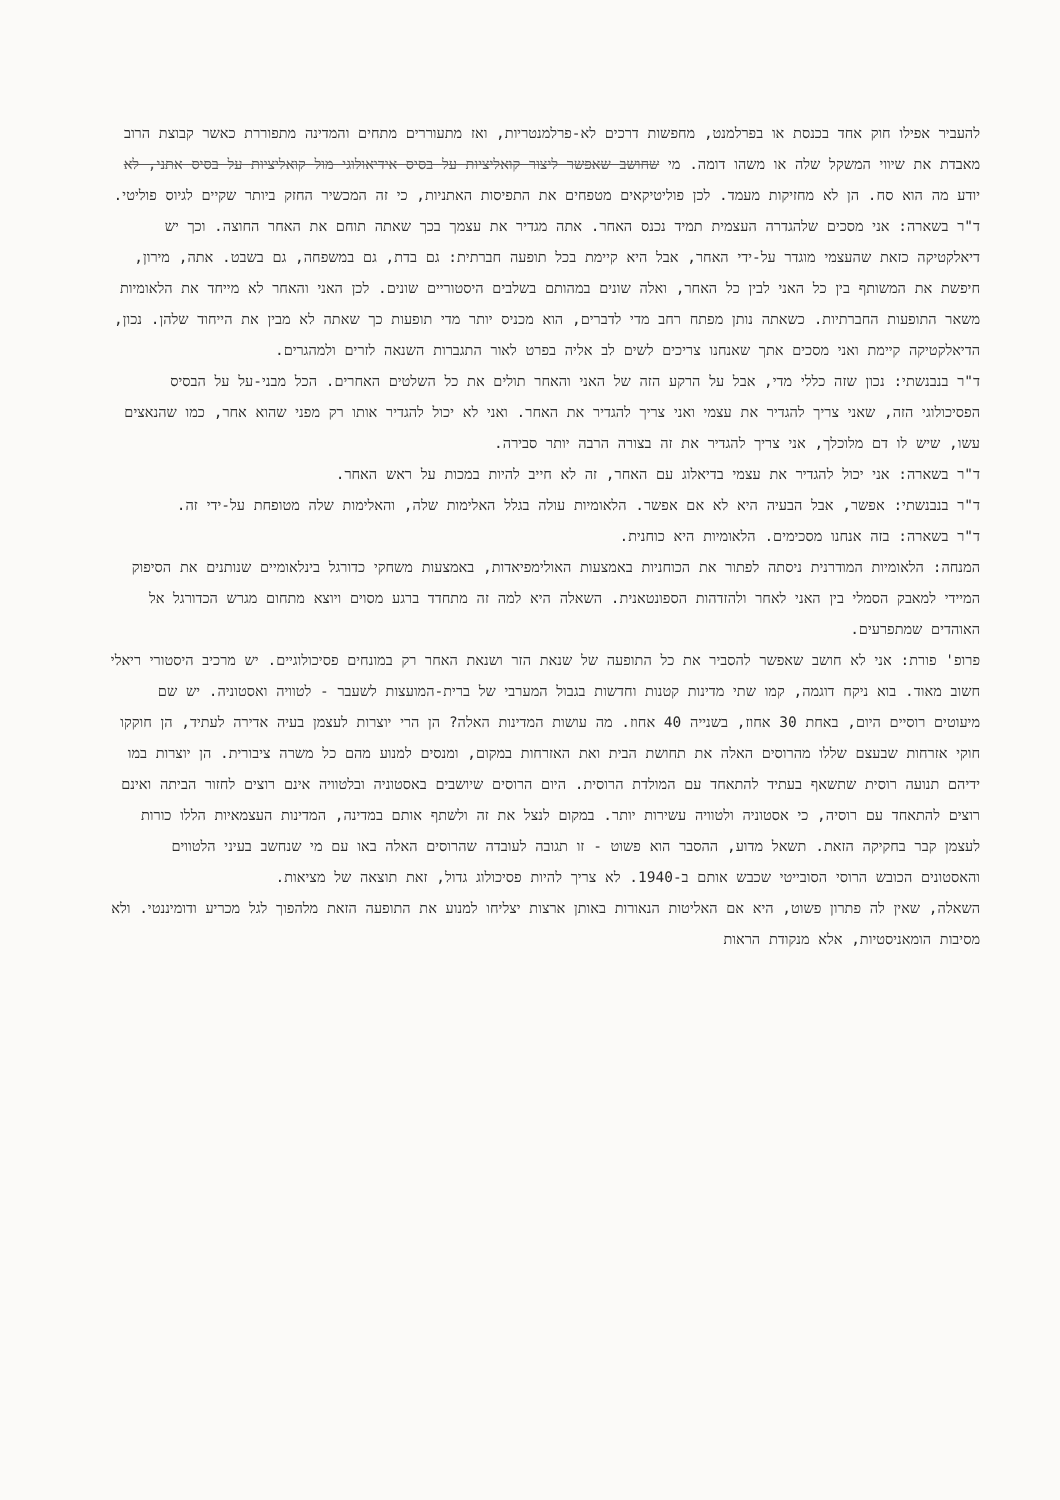להעביר אפילו חוק אחד בכנסת או בפרלמנט, מחפשות דרכים לא-פרלמנטריות, ואז מתעוררים מתחים והמדינה מתפוררת כאשר קבוצת הרוב מאבדת את שיווי המשקל שלה או משהו דומה. מי שחושב שאפשר ליצור קואליציות על בסיס אידיאולוגי מול קואליציות על בסיס אתני, לא יודע מה הוא סח. הן לא מחזיקות מעמד. לכן פוליטיקאים מטפחים את התפיסות האתניות, כי זה המכשיר החזק ביותר שקיים לגיוס פוליטי.
ד"ר בשארה: אני מסכים שלהגדרה העצמית תמיד נכנס האחר. אתה מגדיר את עצמך בכך שאתה תוחם את האחר החוצה. וכך יש דיאלקטיקה כזאת שהעצמי מוגדר על-ידי האחר, אבל היא קיימת בכל תופעה חברתית: גם בדת, גם במשפחה, גם בשבט. אתה, מירון, חיפשת את המשותף בין כל האני לבין כל האחר, ואלה שונים במהותם בשלבים היסטוריים שונים. לכן האני והאחר לא מייחד את הלאומיות משאר התופעות החברתיות. כשאתה נותן מפתח רחב מדי לדברים, הוא מכניס יותר מדי תופעות כך שאתה לא מבין את הייחוד שלהן. נכון, הדיאלקטיקה קיימת ואני מסכים אתך שאנחנו צריכים לשים לב אליה בפרט לאור התגברות השנאה לזרים ולמהגרים.
ד"ר בנבנשתי: נכון שזה כללי מדי, אבל על הרקע הזה של האני והאחר תולים את כל השלטים האחרים. הכל מבני-על על הבסיס הפסיכולוגי הזה, שאני צריך להגדיר את עצמי ואני צריך להגדיר את האחר. ואני לא יכול להגדיר אותו רק מפני שהוא אחר, כמו שהנאצים עשו, שיש לו דם מלוכלך, אני צריך להגדיר את זה בצורה הרבה יותר סבירה.
ד"ר בשארה: אני יכול להגדיר את עצמי בדיאלוג עם האחר, זה לא חייב להיות במכות על ראש האחר.
ד"ר בנבנשתי: אפשר, אבל הבעיה היא לא אם אפשר. הלאומיות עולה בגלל האלימות שלה, והאלימות שלה מטופחת על-ידי זה.
ד"ר בשארה: בזה אנחנו מסכימים. הלאומיות היא כוחנית.
המנחה: הלאומיות המודרנית ניסתה לפתור את הכוחניות באמצעות האולימפיאדות, באמצעות משחקי כדורגל בינלאומיים שנותנים את הסיפוק המיידי למאבק הסמלי בין האני לאחר ולהזדהות הספונטאנית. השאלה היא למה זה מתחדד ברגע מסוים ויוצא מתחום מגרש הכדורגל אל האוהדים שמתפרעים.
פרופ' פורת: אני לא חושב שאפשר להסביר את כל התופעה של שנאת הזר ושנאת האחר רק במונחים פסיכולוגיים. יש מרכיב היסטורי ריאלי חשוב מאוד. בוא ניקח דוגמה, קמו שתי מדינות קטנות וחדשות בגבול המערבי של ברית-המועצות לשעבר - לטוויה ואסטוניה. יש שם מיעוטים רוסיים היום, באחת 30 אחוז, בשנייה 40 אחוז. מה עושות המדינות האלה? הן הרי יוצרות לעצמן בעיה אדירה לעתיד, הן חוקקו חוקי אזרחות שבעצם שללו מהרוסים האלה את תחושת הבית ואת האזרחות במקום, ומנסים למנוע מהם כל משרה ציבורית. הן יוצרות במו ידיהם תנועה רוסית שתשאף בעתיד להתאחד עם המולדת הרוסית. היום הרוסים שיושבים באסטוניה ובלטוויה אינם רוצים לחזור הביתה ואינם רוצים להתאחד עם רוסיה, כי אסטוניה ולטוויה עשירות יותר. במקום לנצל את זה ולשתף אותם במדינה, המדינות העצמאיות הללו כורות לעצמן קבר בחקיקה הזאת. תשאל מדוע, ההסבר הוא פשוט - זו תגובה לעובדה שהרוסים האלה באו עם מי שנחשב בעיני הלטווים והאסטונים הכובש הרוסי הסובייטי שכבש אותם ב-1940. לא צריך להיות פסיכולוג גדול, זאת תוצאה של מציאות.
השאלה, שאין לה פתרון פשוט, היא אם האליטות הנאורות באותן ארצות יצליחו למנוע את התופעה הזאת מלהפוך לגל מכריע ודומיננטי. ולא מסיבות הומאניסטיות, אלא מנקודת הראות